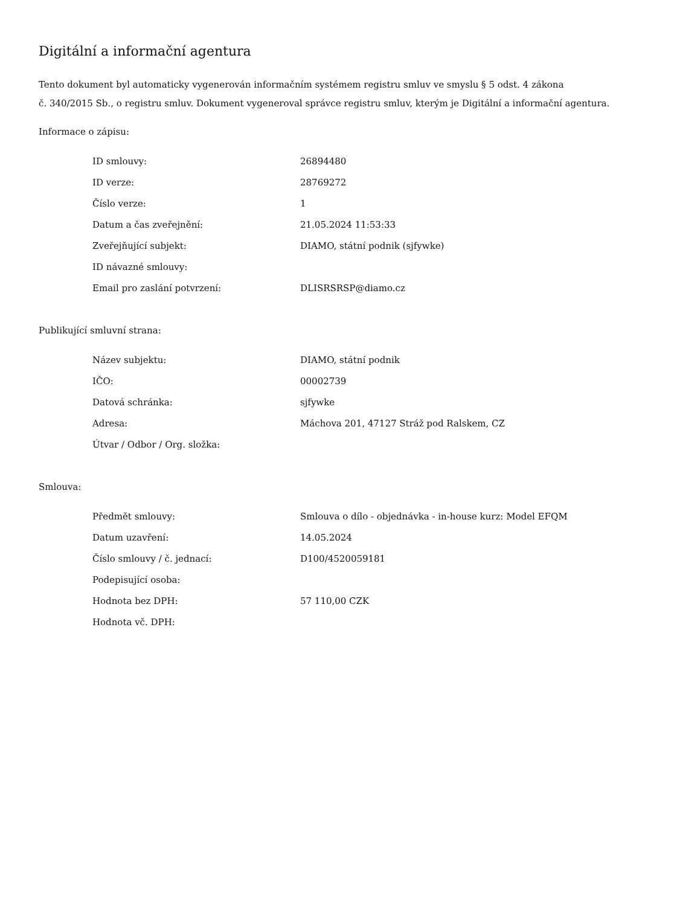Digitální a informační agentura
Tento dokument byl automaticky vygenerován informačním systémem registru smluv ve smyslu § 5 odst. 4 zákona
č. 340/2015 Sb., o registru smluv. Dokument vygeneroval správce registru smluv, kterým je Digitální a informační agentura.
Informace o zápisu:
| ID smlouvy: | 26894480 |
| ID verze: | 28769272 |
| Číslo verze: | 1 |
| Datum a čas zveřejnění: | 21.05.2024 11:53:33 |
| Zveřejňující subjekt: | DIAMO, státní podnik (sjfywke) |
| ID návazné smlouvy: | |
| Email pro zaslání potvrzení: | DLISRSRSP@diamo.cz |
Publikující smluvní strana:
| Název subjektu: | DIAMO, státní podnik |
| IČO: | 00002739 |
| Datová schránka: | sjfywke |
| Adresa: | Máchova 201, 47127 Stráž pod Ralskem, CZ |
| Útvar / Odbor / Org. složka: | |
Smlouva:
| Předmět smlouvy: | Smlouva o dílo - objednávka - in-house kurz: Model EFQM |
| Datum uzavření: | 14.05.2024 |
| Číslo smlouvy / č. jednací: | D100/4520059181 |
| Podepisující osoba: | |
| Hodnota bez DPH: | 57 110,00 CZK |
| Hodnota vč. DPH: | |